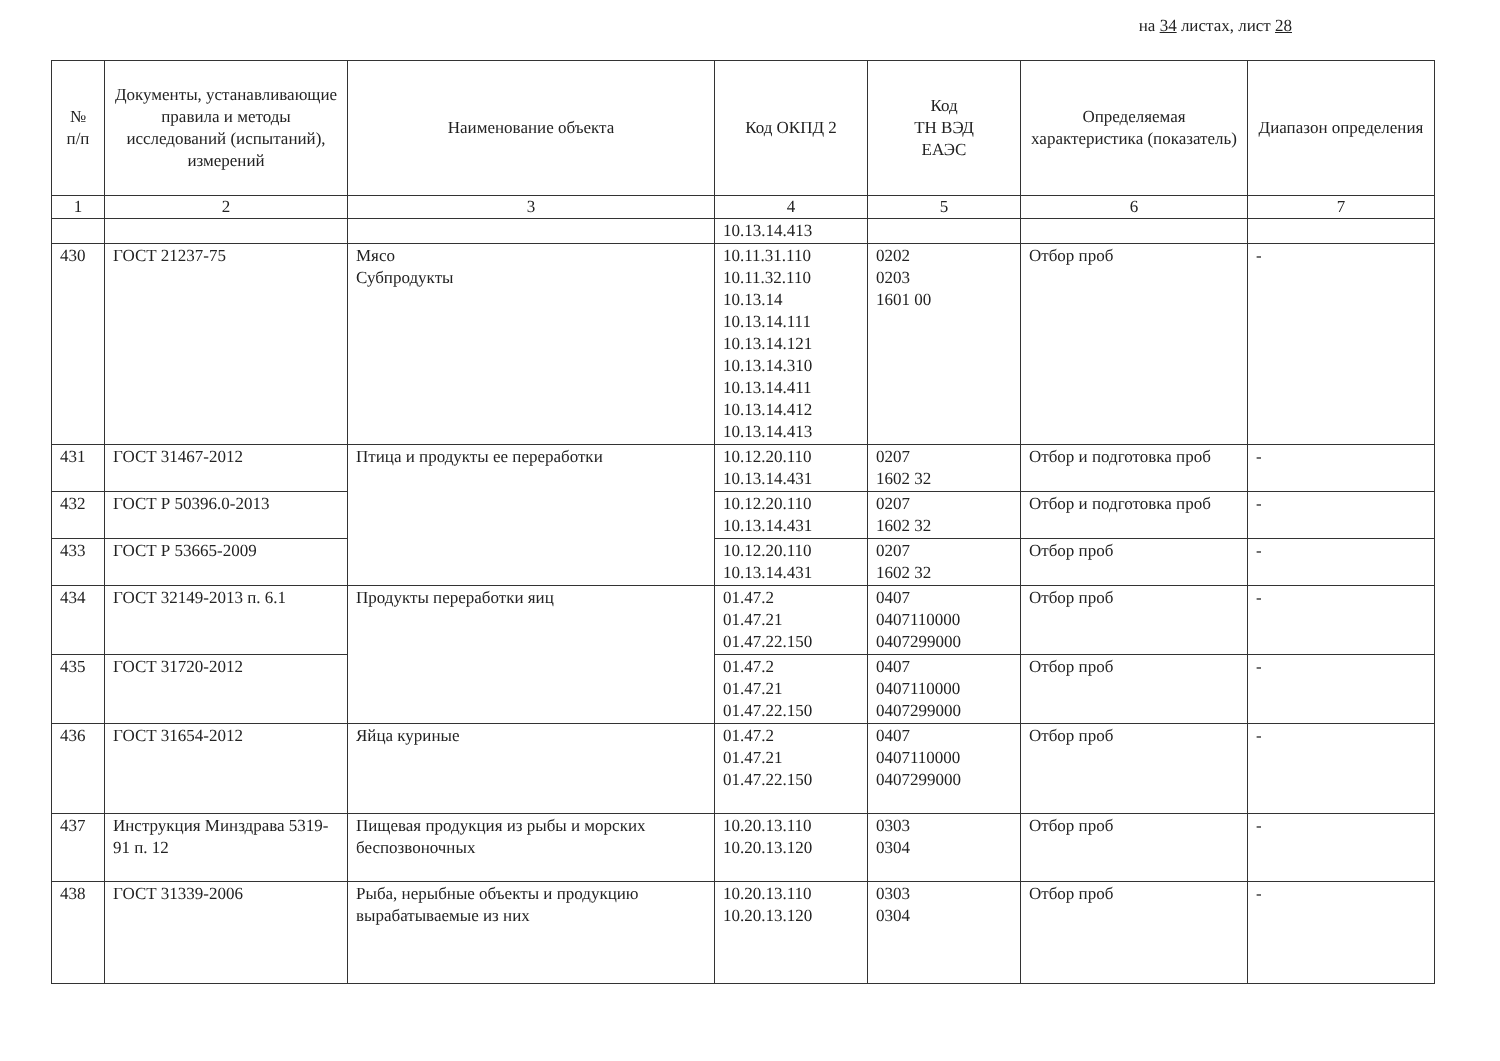на 34 листах, лист 28
| № п/п | Документы, устанавливающие правила и методы исследований (испытаний), измерений | Наименование объекта | Код ОКПД 2 | Код ТН ВЭД ЕАЭС | Определяемая характеристика (показатель) | Диапазон определения |
| --- | --- | --- | --- | --- | --- | --- |
| 1 | 2 | 3 | 4 | 5 | 6 | 7 |
| | | | 10.13.14.413 | | | |
| 430 | ГОСТ 21237-75 | Мясо Субпродукты | 10.11.31.110 10.11.32.110 10.13.14 10.13.14.111 10.13.14.121 10.13.14.310 10.13.14.411 10.13.14.412 10.13.14.413 | 0202 0203 1601 00 | Отбор проб | - |
| 431 | ГОСТ 31467-2012 | Птица и продукты ее переработки | 10.12.20.110 10.13.14.431 | 0207 1602 32 | Отбор и подготовка проб | - |
| 432 | ГОСТ Р 50396.0-2013 | | 10.12.20.110 10.13.14.431 | 0207 1602 32 | Отбор и подготовка проб | - |
| 433 | ГОСТ Р 53665-2009 | | 10.12.20.110 10.13.14.431 | 0207 1602 32 | Отбор проб | - |
| 434 | ГОСТ 32149-2013 п. 6.1 | Продукты переработки яиц | 01.47.2 01.47.21 01.47.22.150 | 0407 0407110000 0407299000 | Отбор проб | - |
| 435 | ГОСТ 31720-2012 | | 01.47.2 01.47.21 01.47.22.150 | 0407 0407110000 0407299000 | Отбор проб | - |
| 436 | ГОСТ 31654-2012 | Яйца куриные | 01.47.2 01.47.21 01.47.22.150 | 0407 0407110000 0407299000 | Отбор проб | - |
| 437 | Инструкция Минздрава 5319-91 п. 12 | Пищевая продукция из рыбы и морских беспозвоночных | 10.20.13.110 10.20.13.120 | 0303 0304 | Отбор проб | - |
| 438 | ГОСТ 31339-2006 | Рыба, нерыбные объекты и продукцию вырабатываемые из них | 10.20.13.110 10.20.13.120 | 0303 0304 | Отбор проб | - |